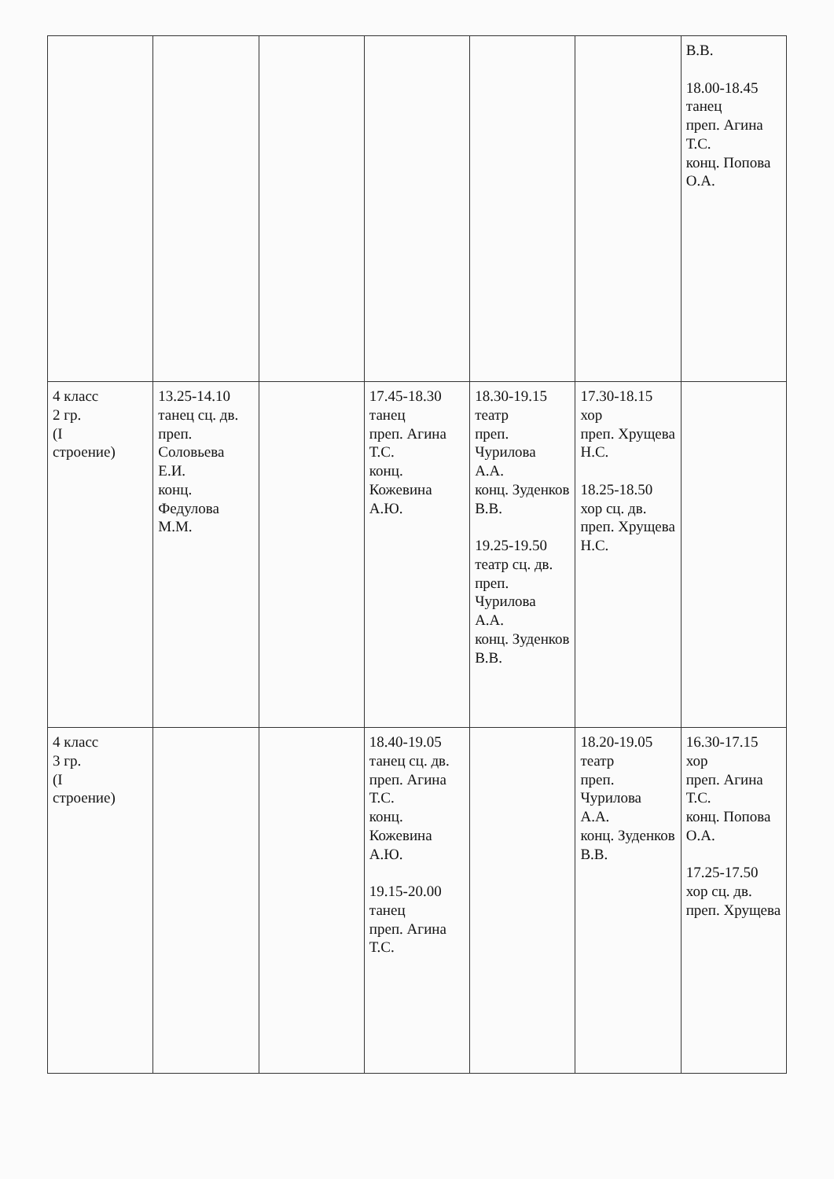| | | | | | | В.В. 18.00-18.45 танец преп. Агина Т.С. конц. Попова О.А. |
| 4 класс 2 гр. (I строение) | 13.25-14.10 танец сц. дв. преп. Соловьева Е.И. конц. Федулова М.М. | | 17.45-18.30 танец преп. Агина Т.С. конц. Кожевина А.Ю. | 18.30-19.15 театр преп. Чурилова А.А. конц. Зуденков В.В. 19.25-19.50 театр сц. дв. преп. Чурилова А.А. конц. Зуденков В.В. | 17.30-18.15 хор преп. Хрущева Н.С. 18.25-18.50 хор сц. дв. преп. Хрущева Н.С. | |
| 4 класс 3 гр. (I строение) | | | 18.40-19.05 танец сц. дв. преп. Агина Т.С. конц. Кожевина А.Ю. 19.15-20.00 танец преп. Агина Т.С. | | 18.20-19.05 театр преп. Чурилова А.А. конц. Зуденков В.В. | 16.30-17.15 хор преп. Агина Т.С. конц. Попова О.А. 17.25-17.50 хор сц. дв. преп. Хрущева |